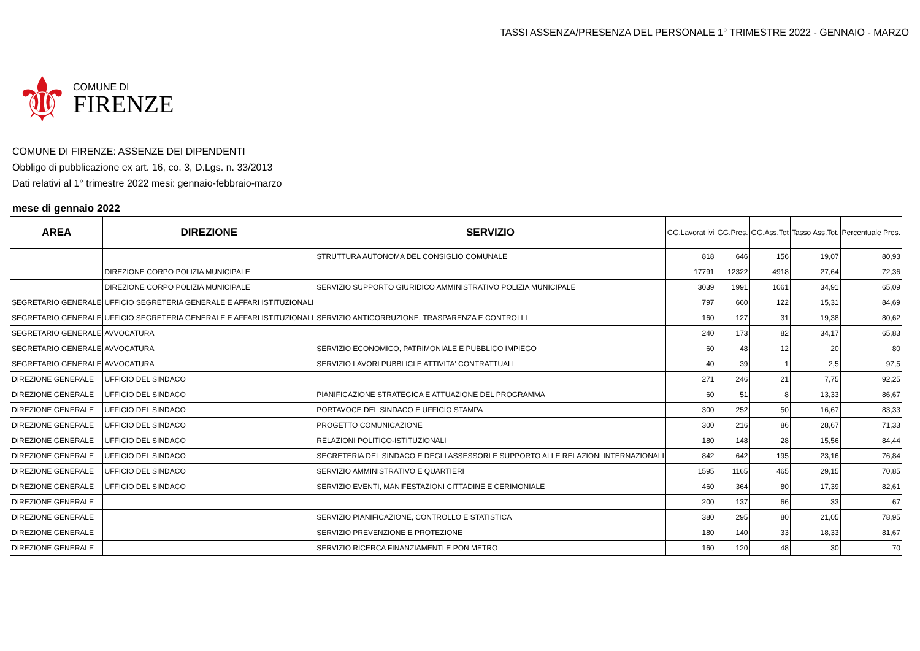TASSI ASSENZA/PRESENZA DEL PERSONALE 1° TRIMESTRE 2022 - GENNAIO - MARZO
⚜
COMUNE DI
FIRENZE
COMUNE DI FIRENZE: ASSENZE DEI DIPENDENTI
Obbligo di pubblicazione ex art. 16, co. 3, D.Lgs. n. 33/2013
Dati relativi al 1° trimestre 2022 mesi: gennaio-febbraio-marzo
mese di gennaio 2022
| AREA | DIREZIONE | SERVIZIO | GG.Lavorat ivi | GG.Pres. | GG.Ass.Tot | Tasso Ass.Tot. | Percentuale Pres. |
| --- | --- | --- | --- | --- | --- | --- | --- |
| | | STRUTTURA AUTONOMA DEL CONSIGLIO COMUNALE | 818 | 646 | 156 | 19,07 | 80,93 |
| | DIREZIONE CORPO POLIZIA MUNICIPALE | | 17791 | 12322 | 4918 | 27,64 | 72,36 |
| | DIREZIONE CORPO POLIZIA MUNICIPALE | SERVIZIO SUPPORTO GIURIDICO AMMINISTRATIVO POLIZIA MUNICIPALE | 3039 | 1991 | 1061 | 34,91 | 65,09 |
| SEGRETARIO GENERALE | UFFICIO SEGRETERIA GENERALE E AFFARI ISTITUZIONALI | | 797 | 660 | 122 | 15,31 | 84,69 |
| SEGRETARIO GENERALE | UFFICIO SEGRETERIA GENERALE E AFFARI ISTITUZIONALI | SERVIZIO ANTICORRUZIONE, TRASPARENZA E CONTROLLI | 160 | 127 | 31 | 19,38 | 80,62 |
| SEGRETARIO GENERALE | AVVOCATURA | | 240 | 173 | 82 | 34,17 | 65,83 |
| SEGRETARIO GENERALE | AVVOCATURA | SERVIZIO ECONOMICO, PATRIMONIALE E PUBBLICO IMPIEGO | 60 | 48 | 12 | 20 | 80 |
| SEGRETARIO GENERALE | AVVOCATURA | SERVIZIO LAVORI PUBBLICI E ATTIVITA' CONTRATTUALI | 40 | 39 | 1 | 2,5 | 97,5 |
| DIREZIONE GENERALE | UFFICIO DEL SINDACO | | 271 | 246 | 21 | 7,75 | 92,25 |
| DIREZIONE GENERALE | UFFICIO DEL SINDACO | PIANIFICAZIONE STRATEGICA E ATTUAZIONE DEL PROGRAMMA | 60 | 51 | 8 | 13,33 | 86,67 |
| DIREZIONE GENERALE | UFFICIO DEL SINDACO | PORTAVOCE DEL SINDACO E UFFICIO STAMPA | 300 | 252 | 50 | 16,67 | 83,33 |
| DIREZIONE GENERALE | UFFICIO DEL SINDACO | PROGETTO COMUNICAZIONE | 300 | 216 | 86 | 28,67 | 71,33 |
| DIREZIONE GENERALE | UFFICIO DEL SINDACO | RELAZIONI POLITICO-ISTITUZIONALI | 180 | 148 | 28 | 15,56 | 84,44 |
| DIREZIONE GENERALE | UFFICIO DEL SINDACO | SEGRETERIA DEL SINDACO E DEGLI ASSESSORI E SUPPORTO ALLE RELAZIONI INTERNAZIONALI | 842 | 642 | 195 | 23,16 | 76,84 |
| DIREZIONE GENERALE | UFFICIO DEL SINDACO | SERVIZIO AMMINISTRATIVO E QUARTIERI | 1595 | 1165 | 465 | 29,15 | 70,85 |
| DIREZIONE GENERALE | UFFICIO DEL SINDACO | SERVIZIO EVENTI, MANIFESTAZIONI CITTADINE E CERIMONIALE | 460 | 364 | 80 | 17,39 | 82,61 |
| DIREZIONE GENERALE | | | 200 | 137 | 66 | 33 | 67 |
| DIREZIONE GENERALE | | SERVIZIO PIANIFICAZIONE, CONTROLLO E STATISTICA | 380 | 295 | 80 | 21,05 | 78,95 |
| DIREZIONE GENERALE | | SERVIZIO PREVENZIONE E PROTEZIONE | 180 | 140 | 33 | 18,33 | 81,67 |
| DIREZIONE GENERALE | | SERVIZIO RICERCA FINANZIAMENTI E PON METRO | 160 | 120 | 48 | 30 | 70 |